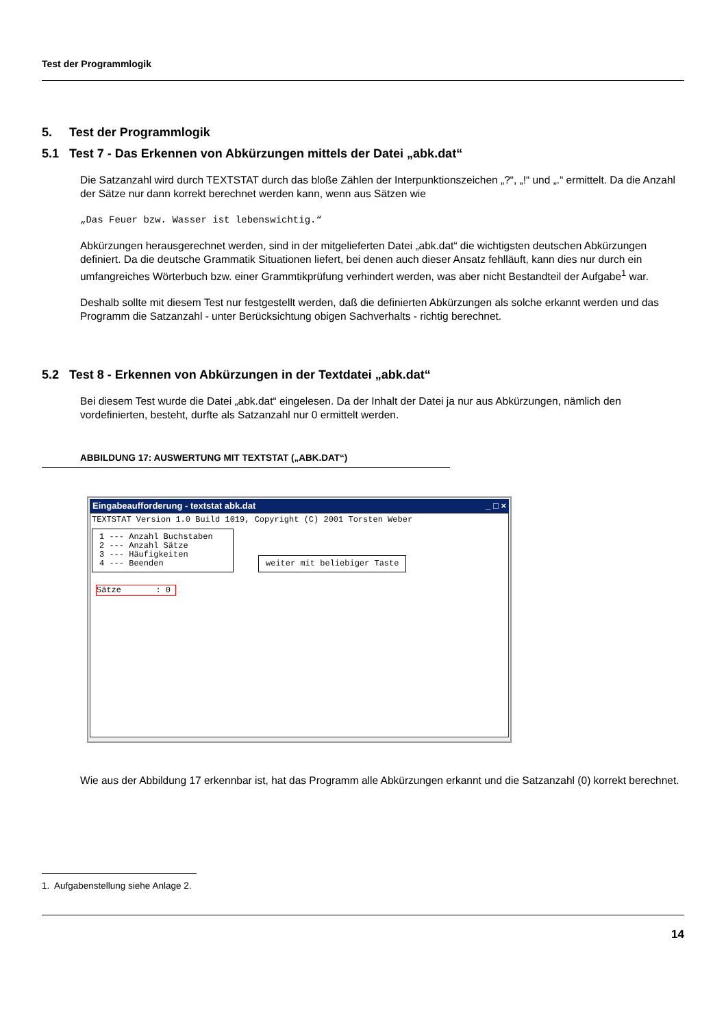Test der Programmlogik
5. Test der Programmlogik
5.1 Test 7 - Das Erkennen von Abkürzungen mittels der Datei „abk.dat“
Die Satzanzahl wird durch TEXTSTAT durch das bloße Zählen der Interpunktionszeichen „?“, „!“ und „.“ ermittelt. Da die Anzahl der Sätze nur dann korrekt berechnet werden kann, wenn aus Sätzen wie
„Das Feuer bzw. Wasser ist lebenswichtig.“
Abkürzungen herausgerechnet werden, sind in der mitgelieferten Datei „abk.dat“ die wichtigsten deutschen Abkürzungen definiert. Da die deutsche Grammatik Situationen liefert, bei denen auch dieser Ansatz fehlläuft, kann dies nur durch ein umfangreiches Wörterbuch bzw. einer Grammtikprüfung verhindert werden, was aber nicht Bestandteil der Aufgabe<sup>1</sup> war.
Deshalb sollte mit diesem Test nur festgestellt werden, daß die definierten Abkürzungen als solche erkannt werden und das Programm die Satzanzahl - unter Berücksichtung obigen Sachverhalts - richtig berechnet.
5.2 Test 8 - Erkennen von Abkürzungen in der Textdatei „abk.dat“
Bei diesem Test wurde die Datei „abk.dat“ eingelesen. Da der Inhalt der Datei ja nur aus Abkürzungen, nämlich den vordefinierten, besteht, durfte als Satzanzahl nur 0 ermittelt werden.
ABBILDUNG 17: AUSWERTUNG MIT TEXTSTAT („ABK.DAT“)
Eingabeaufforderung - textstat abk.dat _ □ ×
TEXTSTAT Version 1.0 Build 1019, Copyright (C) 2001 Torsten Weber
1 --- Anzahl Buchstaben
2 --- Anzahl Sätze
3 --- Häufigkeiten
4 --- Beenden weiter mit beliebiger Taste
Sätze : 0
Wie aus der Abbildung 17 erkennbar ist, hat das Programm alle Abkürzungen erkannt und die Satzanzahl (0) korrekt berechnet.
1. Aufgabenstellung siehe Anlage 2.
14